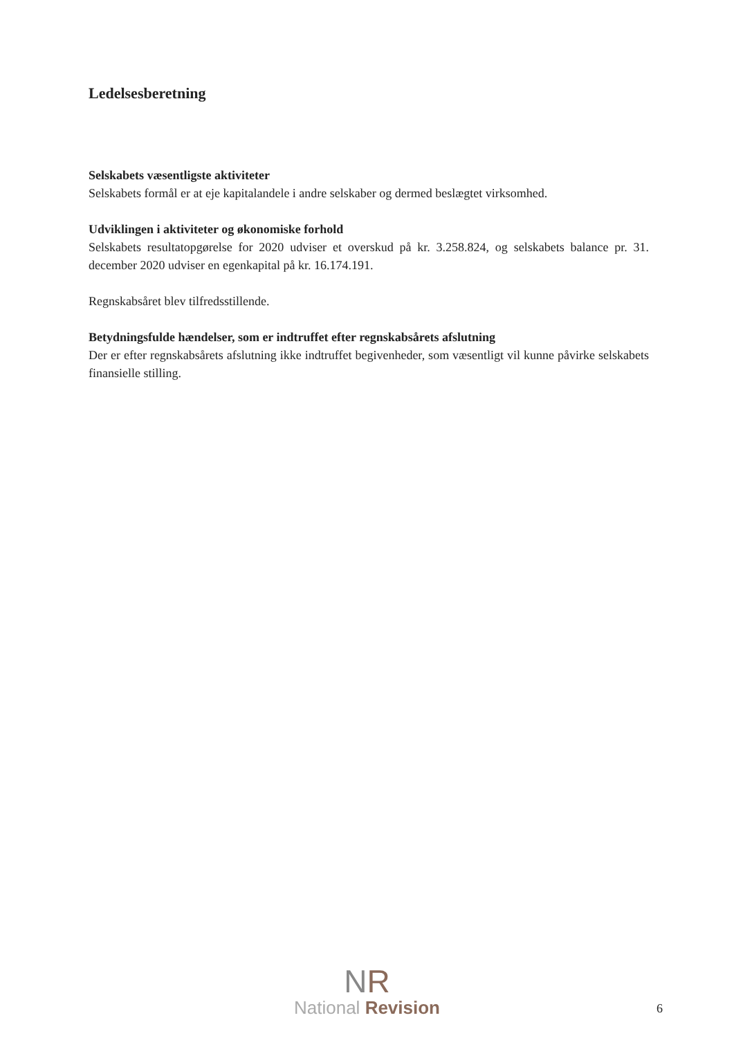Ledelsesberetning
Selskabets væsentligste aktiviteter
Selskabets formål er at eje kapitalandele i andre selskaber og dermed beslægtet virksomhed.
Udviklingen i aktiviteter og økonomiske forhold
Selskabets resultatopgørelse for 2020 udviser et overskud på kr. 3.258.824, og selskabets balance pr. 31. december 2020 udviser en egenkapital på kr. 16.174.191.
Regnskabsåret blev tilfredsstillende.
Betydningsfulde hændelser, som er indtruffet efter regnskabsårets afslutning
Der er efter regnskabsårets afslutning ikke indtruffet begivenheder, som væsentligt vil kunne påvirke selskabets finansielle stilling.
NR
National Revision
6